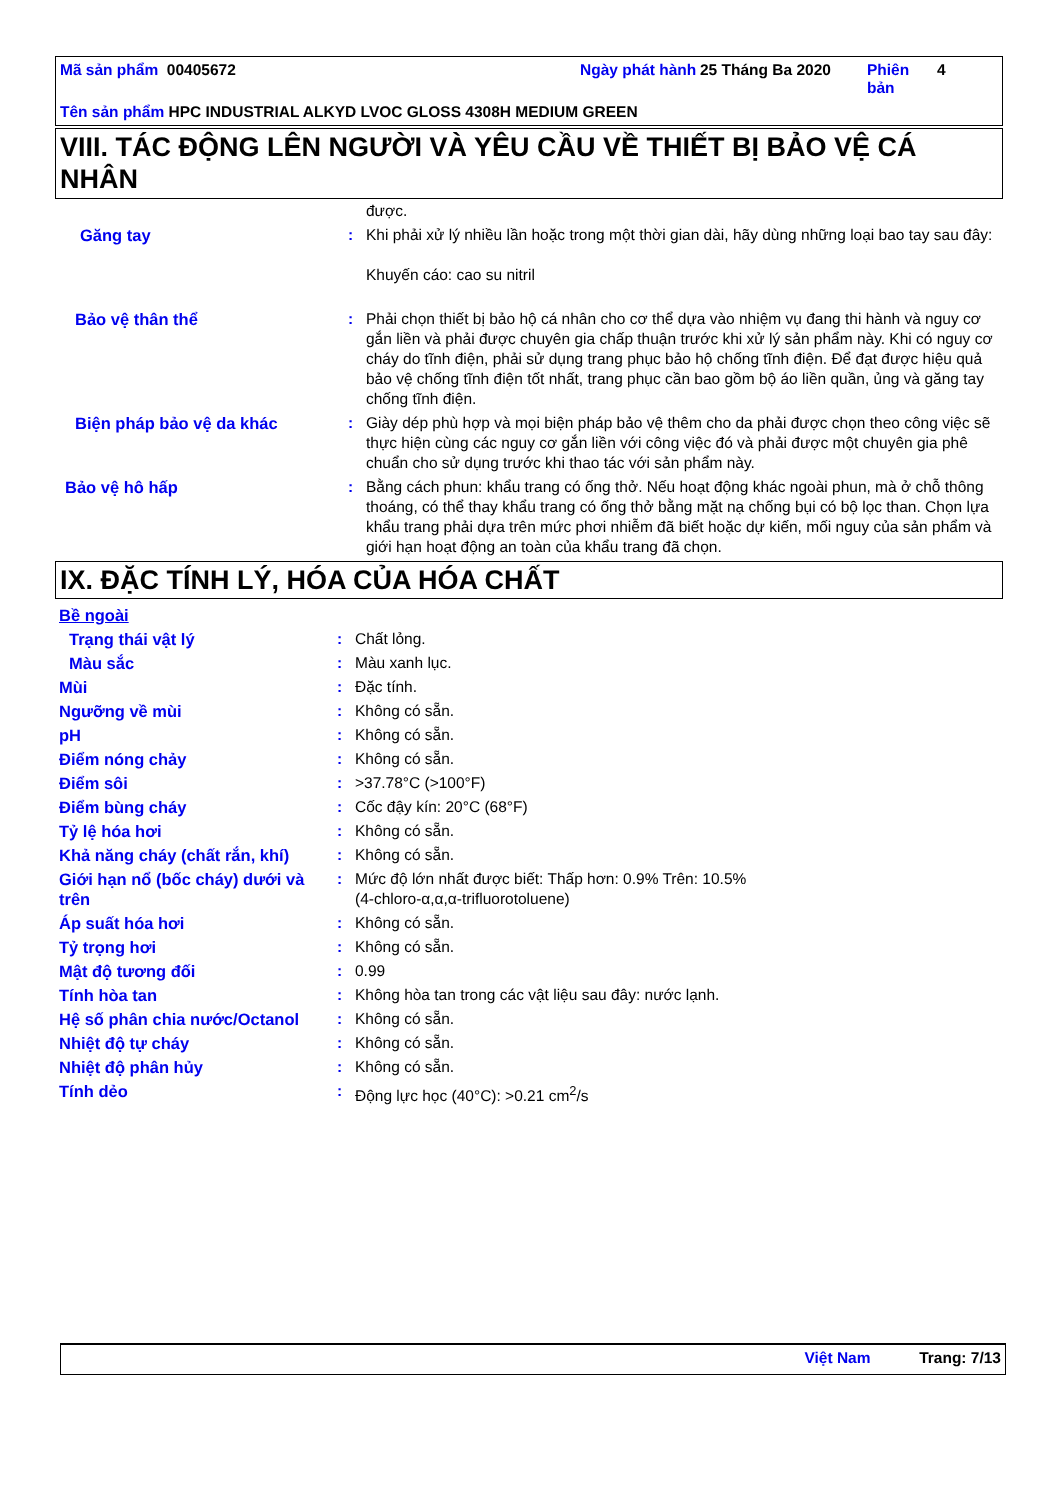Mã sản phẩm 00405672 Ngày phát hành
25 Tháng Ba 2020 Phiên bản
4
Tên sản phẩm HPC INDUSTRIAL ALKYD LVOC GLOSS 4308H MEDIUM GREEN
VIII. TÁC ĐỘNG LÊN NGƯỜI VÀ YÊU CẦU VỀ THIẾT BỊ BẢO VỆ CÁ NHÂN
| | | được. |
| Găng tay | : | Khi phải xử lý nhiều lần hoặc trong một thời gian dài, hãy dùng những loại bao tay sau đây: Khuyến cáo: cao su nitril |
| Bảo vệ thân thể | : | Phải chọn thiết bị bảo hộ cá nhân cho cơ thể dựa vào nhiệm vụ đang thi hành và nguy cơ gắn liền và phải được chuyên gia chấp thuận trước khi xử lý sản phẩm này. Khi có nguy cơ cháy do tĩnh điện, phải sử dụng trang phục bảo hộ chống tĩnh điện. Để đạt được hiệu quả bảo vệ chống tĩnh điện tốt nhất, trang phục cần bao gồm bộ áo liền quần, ủng và găng tay chống tĩnh điện. |
| Biện pháp bảo vệ da khác | : | Giày dép phù hợp và mọi biện pháp bảo vệ thêm cho da phải được chọn theo công việc sẽ thực hiện cùng các nguy cơ gắn liền với công việc đó và phải được một chuyên gia phê chuẩn cho sử dụng trước khi thao tác với sản phẩm này. |
| Bảo vệ hô hấp | : | Bằng cách phun: khẩu trang có ống thở. Nếu hoạt động khác ngoài phun, mà ở chỗ thông thoáng, có thể thay khẩu trang có ống thở bằng mặt nạ chống bụi có bộ lọc than. Chọn lựa khẩu trang phải dựa trên mức phơi nhiễm đã biết hoặc dự kiến, mối nguy của sản phẩm và giới hạn hoạt động an toàn của khẩu trang đã chọn. |
IX. ĐẶC TÍNH LÝ, HÓA CỦA HÓA CHẤT
| Bề ngoài | | |
| Trạng thái vật lý | : | Chất lỏng. |
| Màu sắc | : | Màu xanh lục. |
| Mùi | : | Đặc tính. |
| Ngưỡng về mùi | : | Không có sẵn. |
| pH | : | Không có sẵn. |
| Điểm nóng chảy | : | Không có sẵn. |
| Điểm sôi | : | >37.78°C (>100°F) |
| Điểm bùng cháy | : | Cốc đậy kín: 20°C (68°F) |
| Tỷ lệ hóa hơi | : | Không có sẵn. |
| Khả năng cháy (chất rắn, khí) | : | Không có sẵn. |
| Giới hạn nổ (bốc cháy) dưới và trên | : | Mức độ lớn nhất được biết: Thấp hơn: 0.9% Trên: 10.5% (4-chloro-α,α,α-trifluorotoluene) |
| Áp suất hóa hơi | : | Không có sẵn. |
| Tỷ trọng hơi | : | Không có sẵn. |
| Mật độ tương đối | : | 0.99 |
| Tính hòa tan | : | Không hòa tan trong các vật liệu sau đây: nước lạnh. |
| Hệ số phân chia nước/Octanol | : | Không có sẵn. |
| Nhiệt độ tự cháy | : | Không có sẵn. |
| Nhiệt độ phân hủy | : | Không có sẵn. |
| Tính dẻo | : | Động lực học (40°C): >0.21 cm<sup>2</sup>/s |
Việt Nam Trang: 7/13